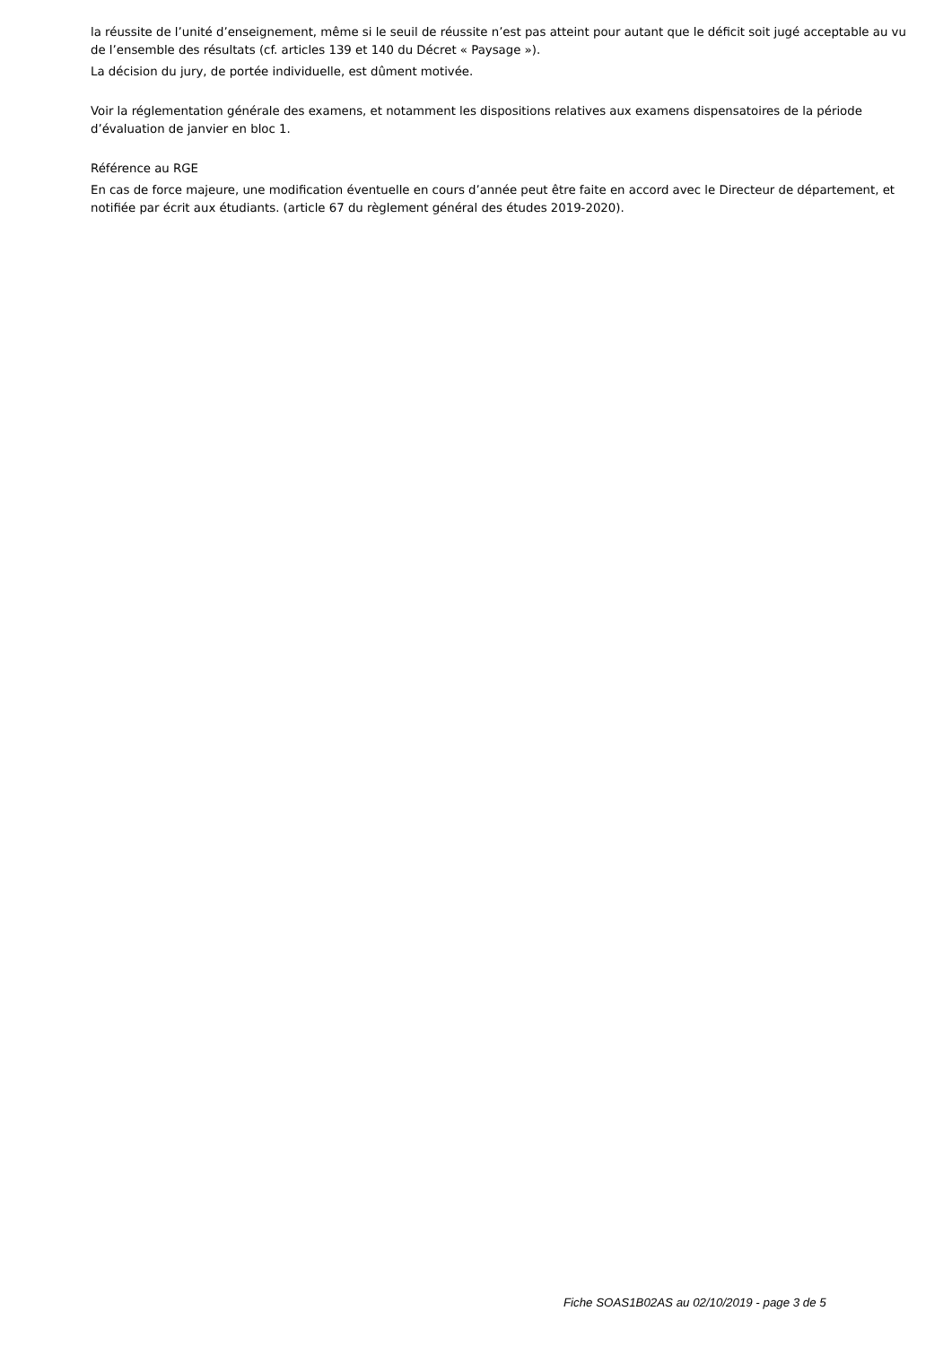la réussite de l’unité d’enseignement, même si le seuil de réussite n’est pas atteint pour autant que le déficit soit jugé acceptable au vu de l’ensemble des résultats (cf. articles 139 et 140 du Décret « Paysage »).
La décision du jury, de portée individuelle, est dûment motivée.
Voir la réglementation générale des examens, et notamment les dispositions relatives aux examens dispensatoires de la période d’évaluation de janvier en bloc 1.
Référence au RGE
En cas de force majeure, une modification éventuelle en cours d’année peut être faite en accord avec le Directeur de département, et notifiée par écrit aux étudiants. (article 67 du règlement général des études 2019-2020).
Fiche SOAS1B02AS au 02/10/2019 - page 3 de 5